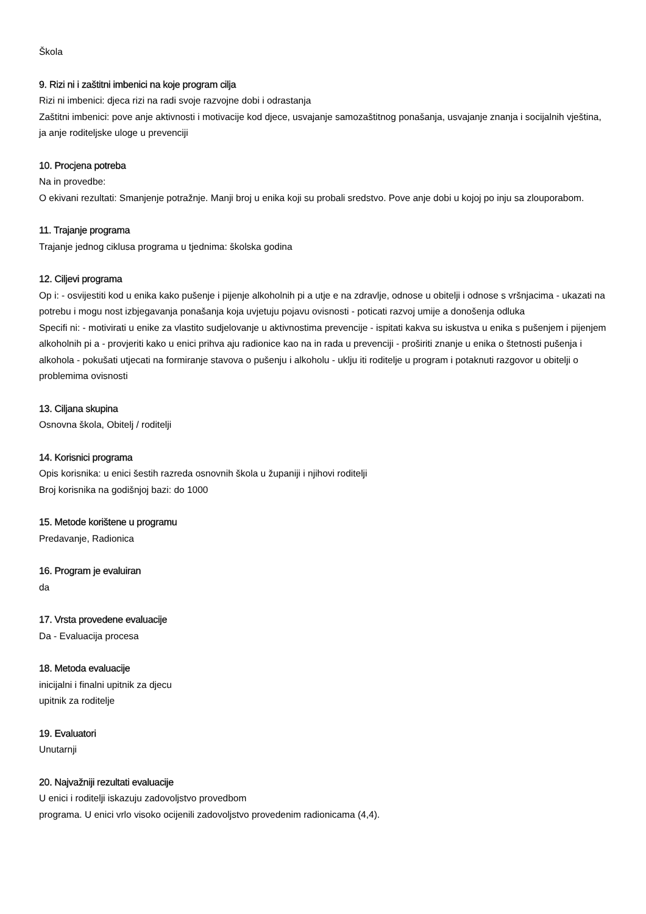Škola
9. Rizi ni i zaštitni imbenici na koje program cilja
Rizi ni imbenici: djeca rizi na radi svoje razvojne dobi i odrastanja
Zaštitni imbenici: pove anje aktivnosti i motivacije kod djece, usvajanje samozaštitnog ponašanja, usvajanje znanja i socijalnih vještina, ja anje roditeljske uloge u prevenciji
10. Procjena potreba
Na in provedbe:
O ekivani rezultati: Smanjenje potražnje. Manji broj u enika koji su probali sredstvo. Pove anje dobi u kojoj po inju sa zlouporabom.
11. Trajanje programa
Trajanje jednog ciklusa programa u tjednima: školska godina
12. Ciljevi programa
Op i: - osvijestiti kod u enika kako pušenje i pijenje alkoholnih pi a utje e na zdravlje, odnose u obitelji i odnose s vršnjacima - ukazati na potrebu i mogu nost izbjegavanja ponašanja koja uvjetuju pojavu ovisnosti - poticati razvoj umije a donošenja odluka
Specifi ni: - motivirati u enike za vlastito sudjelovanje u aktivnostima prevencije - ispitati kakva su iskustva u enika s pušenjem i pijenjem alkoholnih pi a - provjeriti kako u enici prihva aju radionice kao na in rada u prevenciji - proširiti znanje u enika o štetnosti pušenja i alkohola - pokušati utjecati na formiranje stavova o pušenju i alkoholu - uklju iti roditelje u program i potaknuti razgovor u obitelji o problemima ovisnosti
13. Ciljana skupina
Osnovna škola, Obitelj / roditelji
14. Korisnici programa
Opis korisnika: u enici šestih razreda osnovnih škola u županiji i njihovi roditelji
Broj korisnika na godišnjoj bazi: do 1000
15. Metode korištene u programu
Predavanje, Radionica
16. Program je evaluiran
da
17. Vrsta provedene evaluacije
Da - Evaluacija procesa
18. Metoda evaluacije
inicijalni i finalni upitnik za djecu
upitnik za roditelje
19. Evaluatori
Unutarnji
20. Najvažniji rezultati evaluacije
U enici i roditelji iskazuju zadovoljstvo provedbom
programa. U enici vrlo visoko ocijenili zadovoljstvo provedenim radionicama (4,4).